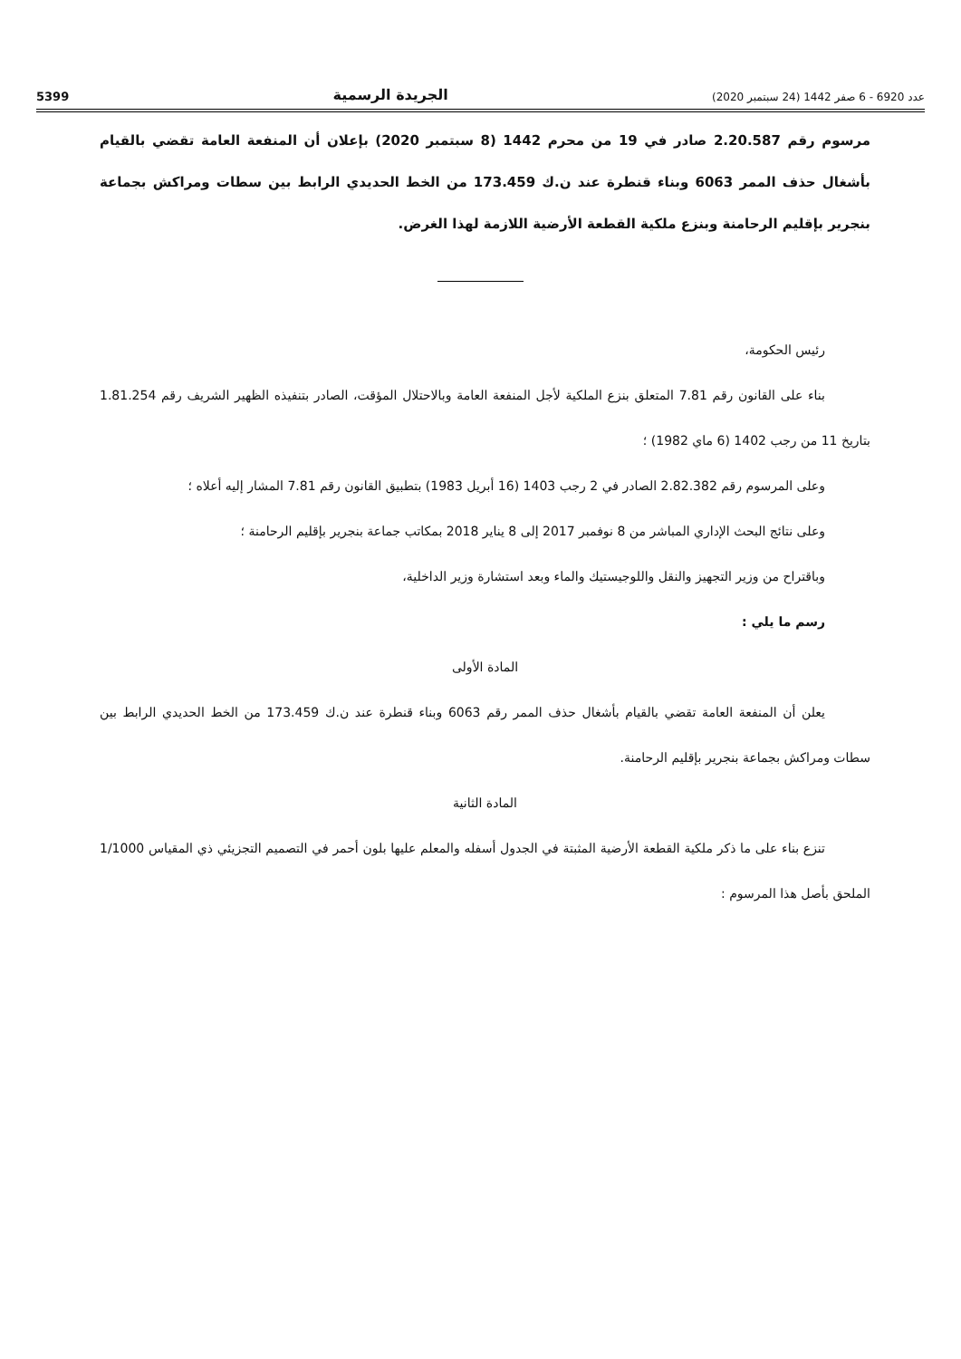عدد 6920 - 6 صفر 1442 (24 سبتمبر 2020) الجريدة الرسمية 5399
مرسوم رقم 2.20.587 صادر في 19 من محرم 1442 (8 سبتمبر 2020) بإعلان أن المنفعة العامة تقضي بالقيام بأشغال حذف الممر 6063 وبناء قنطرة عند ن.ك 173.459 من الخط الحديدي الرابط بين سطات ومراكش بجماعة بنجرير بإقليم الرحامنة وبنزع ملكية القطعة الأرضية اللازمة لهذا الغرض.
رئيس الحكومة،
بناء على القانون رقم 7.81 المتعلق بنزع الملكية لأجل المنفعة العامة وبالاحتلال المؤقت، الصادر بتنفيذه الظهير الشريف رقم 1.81.254 بتاريخ 11 من رجب 1402 (6 ماي 1982) ؛
وعلى المرسوم رقم 2.82.382 الصادر في 2 رجب 1403 (16 أبريل 1983) بتطبيق القانون رقم 7.81 المشار إليه أعلاه ؛
وعلى نتائج البحث الإداري المباشر من 8 نوفمبر 2017 إلى 8 يناير 2018 بمكاتب جماعة بنجرير بإقليم الرحامنة ؛
وباقتراح من وزير التجهيز والنقل واللوجيستيك والماء وبعد استشارة وزير الداخلية،
رسم ما يلي :
المادة الأولى
يعلن أن المنفعة العامة تقضي بالقيام بأشغال حذف الممر رقم 6063 وبناء قنطرة عند ن.ك 173.459 من الخط الحديدي الرابط بين سطات ومراكش بجماعة بنجرير بإقليم الرحامنة.
المادة الثانية
تنزع بناء على ما ذكر ملكية القطعة الأرضية المثبتة في الجدول أسفله والمعلم عليها بلون أحمر في التصميم التجزيئي ذي المقياس 1/1000 الملحق بأصل هذا المرسوم :